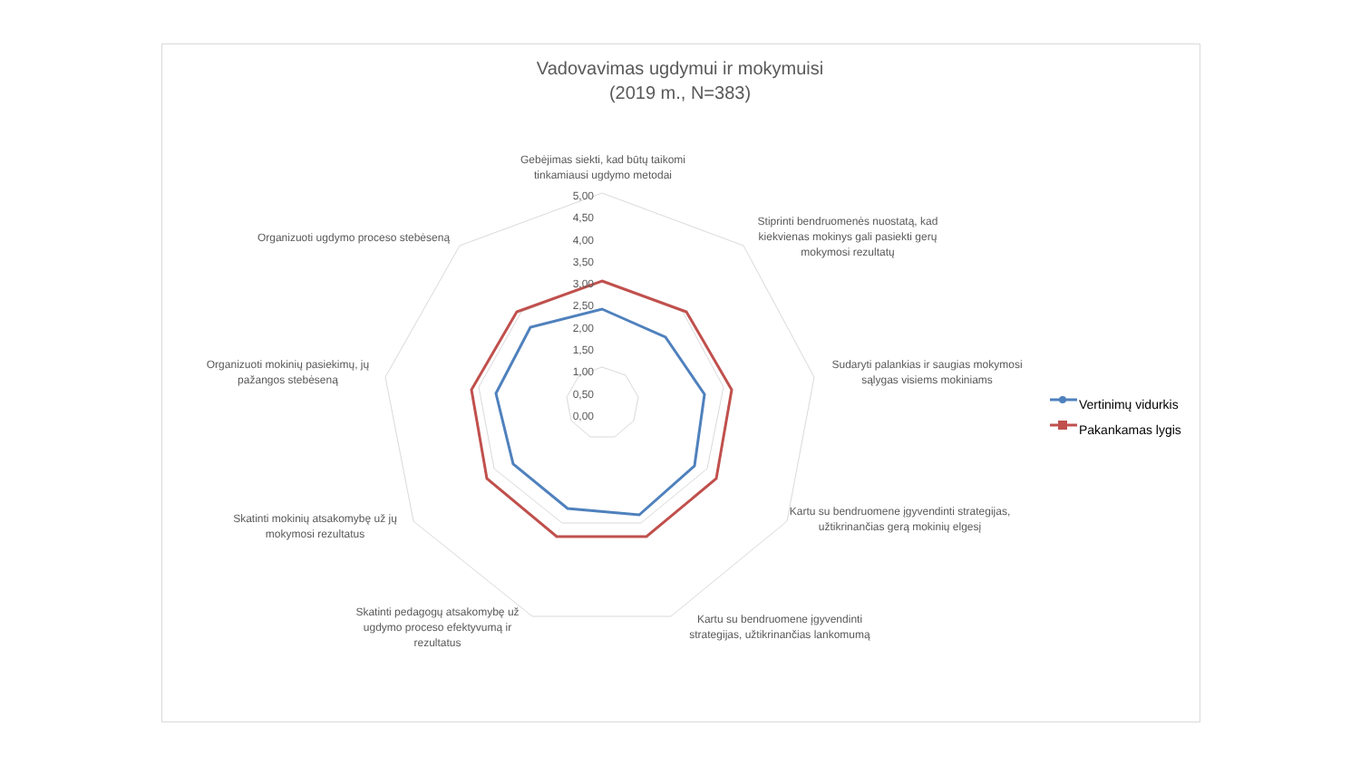Vadovavimas ugdymui ir mokymuisi
(2019 m., N=383)
Gebėjimas siekti, kad būtų taikomi tinkamiausi ugdymo metodai
5,00
4,50
4,00
3,50
3,00
2,50
2,00
1,50
1,00
0,50
0,00
Stiprinti bendruomenės nuostatą, kad kiekvienas mokinys gali pasiekti gerų mokymosi rezultatų
Sudaryti palankias ir saugias mokymosi sąlygas visiems mokiniams
Kartu su bendruomene įgyvendinti strategijas, užtikrinančias gerą mokinių elgesį
Kartu su bendruomene įgyvendinti strategijas, užtikrinančias lankomumą
Skatinti pedagogų atsakomybę už ugdymo proceso efektyvumą ir rezultatus
Skatinti mokinių atsakomybę už jų mokymosi rezultatus
Organizuoti mokinių pasiekimų, jų pažangos stebėseną
Organizuoti ugdymo proceso stebėseną
Vertinimų vidurkis
Pakankamas lygis